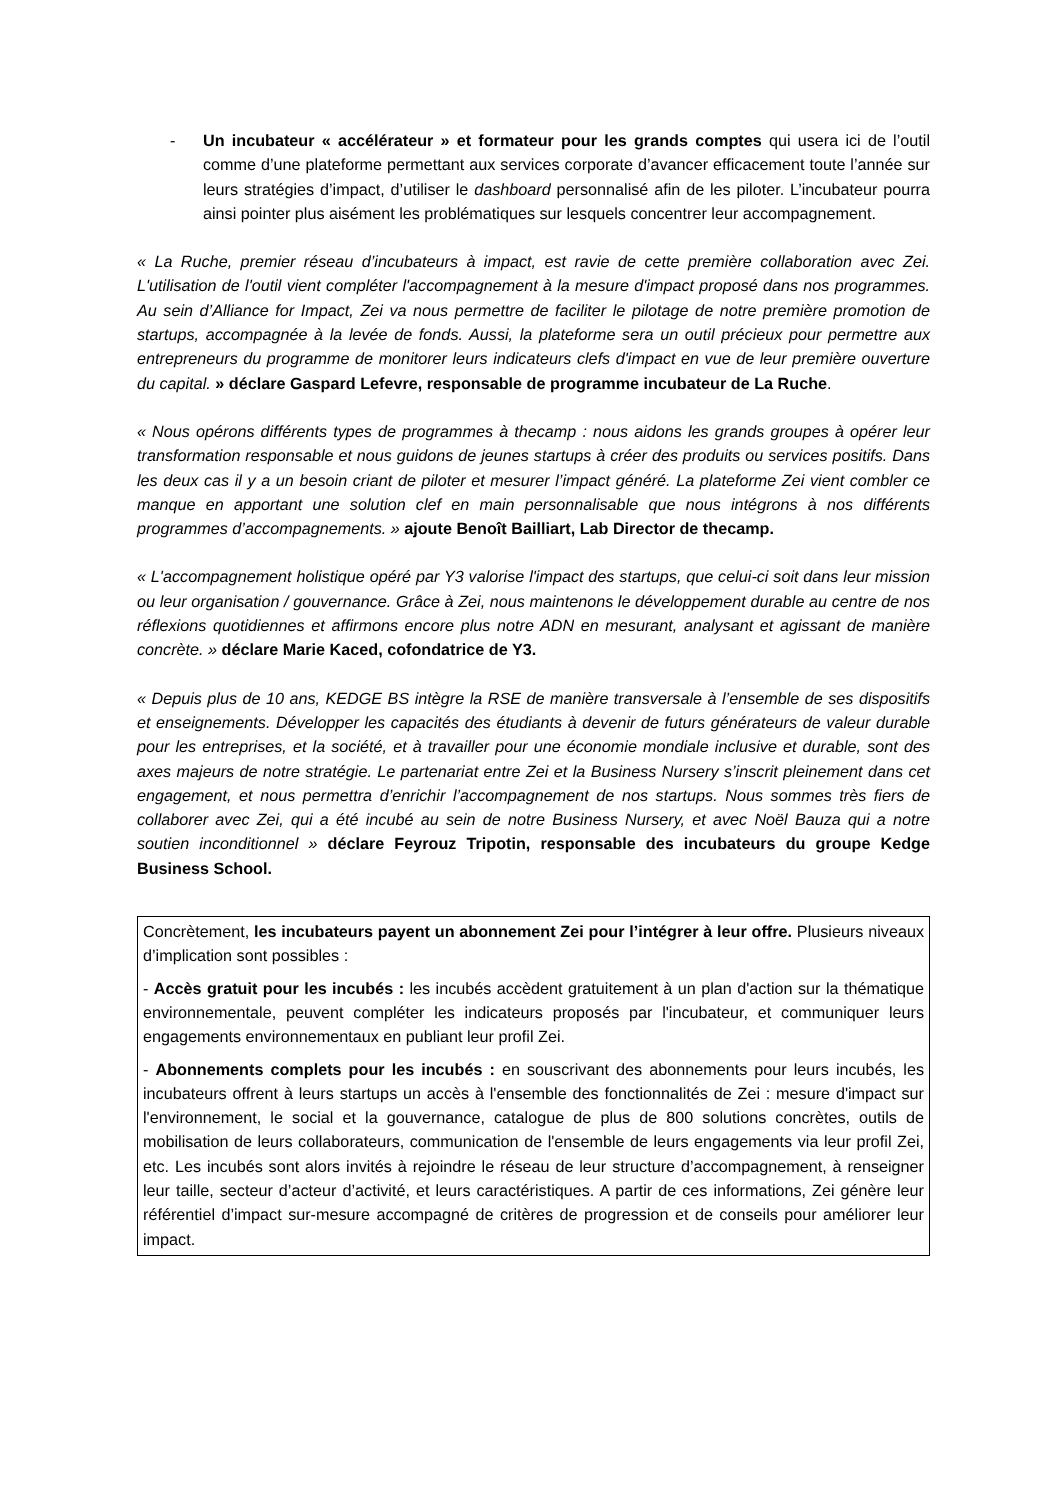- Un incubateur « accélérateur » et formateur pour les grands comptes qui usera ici de l’outil comme d’une plateforme permettant aux services corporate d’avancer efficacement toute l’année sur leurs stratégies d’impact, d’utiliser le dashboard personnalisé afin de les piloter. L’incubateur pourra ainsi pointer plus aisément les problématiques sur lesquels concentrer leur accompagnement.
« La Ruche, premier réseau d’incubateurs à impact, est ravie de cette première collaboration avec Zei. L'utilisation de l'outil vient compléter l'accompagnement à la mesure d'impact proposé dans nos programmes. Au sein d’Alliance for Impact, Zei va nous permettre de faciliter le pilotage de notre première promotion de startups, accompagnée à la levée de fonds. Aussi, la plateforme sera un outil précieux pour permettre aux entrepreneurs du programme de monitorer leurs indicateurs clefs d'impact en vue de leur première ouverture du capital. » déclare Gaspard Lefevre, responsable de programme incubateur de La Ruche.
« Nous opérons différents types de programmes à thecamp : nous aidons les grands groupes à opérer leur transformation responsable et nous guidons de jeunes startups à créer des produits ou services positifs. Dans les deux cas il y a un besoin criant de piloter et mesurer l’impact généré. La plateforme Zei vient combler ce manque en apportant une solution clef en main personnalisable que nous intégrons à nos différents programmes d’accompagnements. » ajoute Benoît Bailliart, Lab Director de thecamp.
« L'accompagnement holistique opéré par Y3 valorise l'impact des startups, que celui-ci soit dans leur mission ou leur organisation / gouvernance. Grâce à Zei, nous maintenons le développement durable au centre de nos réflexions quotidiennes et affirmons encore plus notre ADN en mesurant, analysant et agissant de manière concrète. » déclare Marie Kaced, cofondatrice de Y3.
« Depuis plus de 10 ans, KEDGE BS intègre la RSE de manière transversale à l’ensemble de ses dispositifs et enseignements. Développer les capacités des étudiants à devenir de futurs générateurs de valeur durable pour les entreprises, et la société, et à travailler pour une économie mondiale inclusive et durable, sont des axes majeurs de notre stratégie. Le partenariat entre Zei et la Business Nursery s’inscrit pleinement dans cet engagement, et nous permettra d’enrichir l’accompagnement de nos startups. Nous sommes très fiers de collaborer avec Zei, qui a été incubé au sein de notre Business Nursery, et avec Noël Bauza qui a notre soutien inconditionnel » déclare Feyrouz Tripotin, responsable des incubateurs du groupe Kedge Business School.
Concrètement, les incubateurs payent un abonnement Zei pour l’intégrer à leur offre. Plusieurs niveaux d’implication sont possibles :
- Accès gratuit pour les incubés : les incubés accèdent gratuitement à un plan d'action sur la thématique environnementale, peuvent compléter les indicateurs proposés par l'incubateur, et communiquer leurs engagements environnementaux en publiant leur profil Zei.
- Abonnements complets pour les incubés : en souscrivant des abonnements pour leurs incubés, les incubateurs offrent à leurs startups un accès à l'ensemble des fonctionnalités de Zei : mesure d'impact sur l'environnement, le social et la gouvernance, catalogue de plus de 800 solutions concrètes, outils de mobilisation de leurs collaborateurs, communication de l'ensemble de leurs engagements via leur profil Zei, etc. Les incubés sont alors invités à rejoindre le réseau de leur structure d’accompagnement, à renseigner leur taille, secteur d’acteur d’activité, et leurs caractéristiques. A partir de ces informations, Zei génère leur référentiel d’impact sur-mesure accompagné de critères de progression et de conseils pour améliorer leur impact.